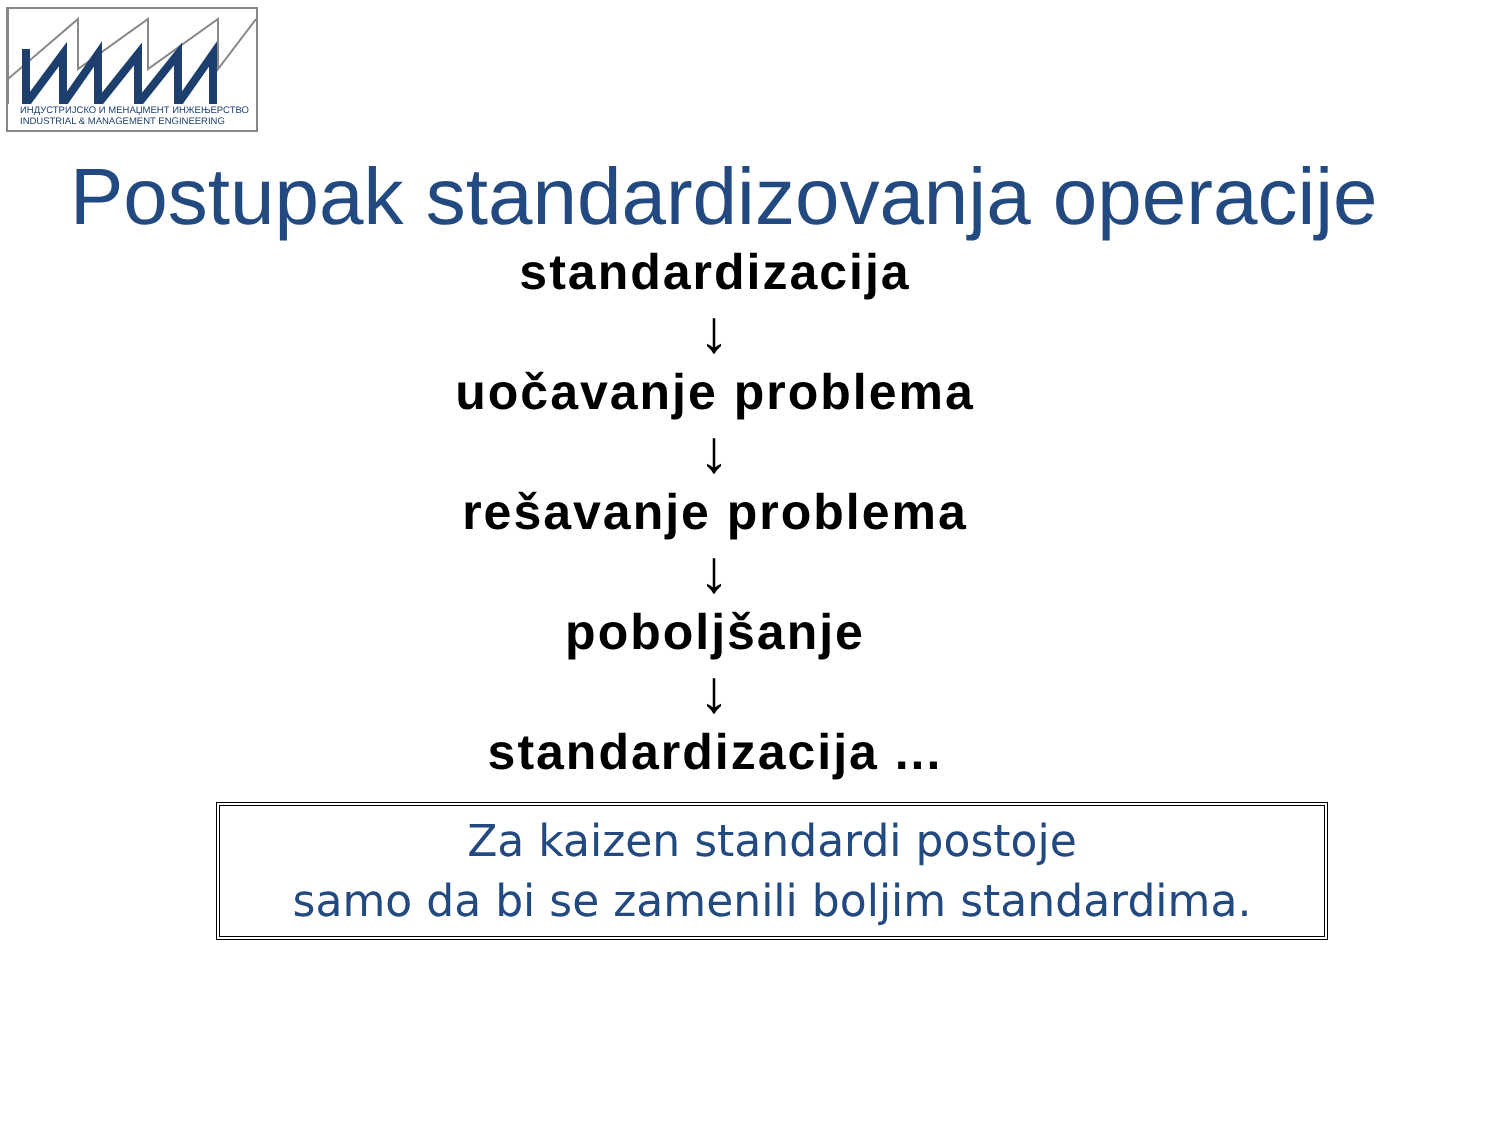ИНДУСТРИЈСКО И МЕНАЏМЕНТ ИНЖЕЊЕРСТВО
INDUSTRIAL & MANAGEMENT ENGINEERING
Postupak standardizovanja operacije
standardizacija
↓
uočavanje problema
↓
rešavanje problema
↓
poboljšanje
↓
standardizacija ...
Za kaizen standardi postoje
samo da bi se zamenili boljim standardima.